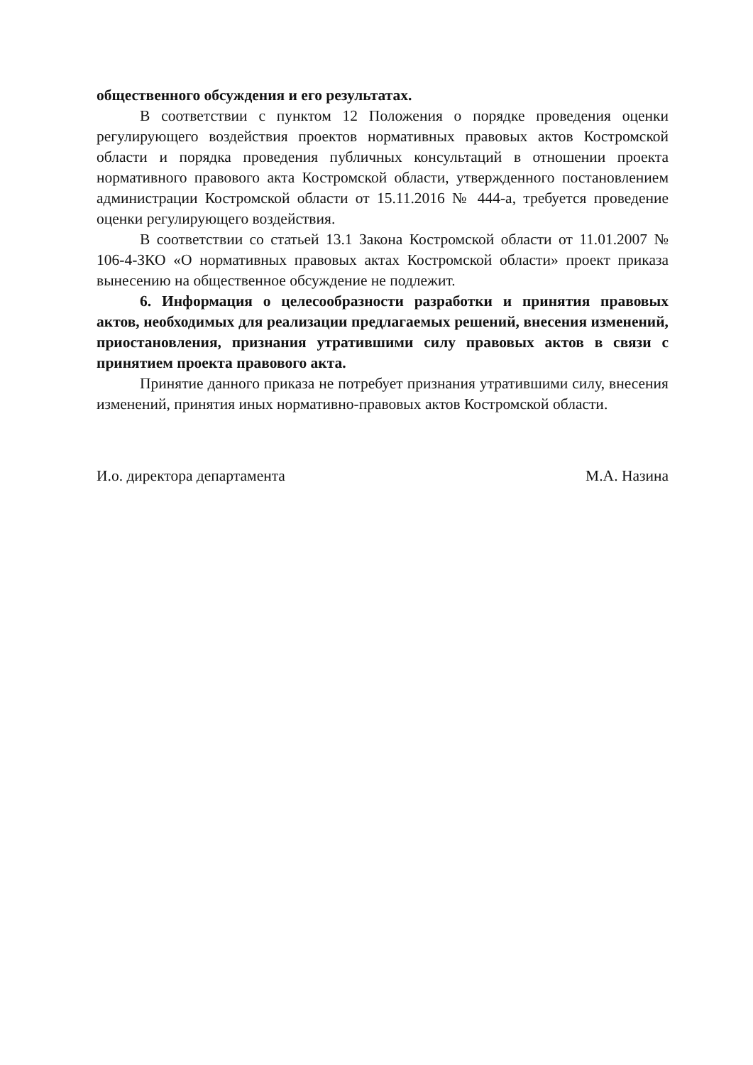общественного обсуждения и его результатах.
В соответствии с пунктом 12 Положения о порядке проведения оценки регулирующего воздействия проектов нормативных правовых актов Костромской области и порядка проведения публичных консультаций в отношении проекта нормативного правового акта Костромской области, утвержденного постановлением администрации Костромской области от 15.11.2016 № 444-а, требуется проведение оценки регулирующего воздействия.
В соответствии со статьей 13.1 Закона Костромской области от 11.01.2007 № 106-4-ЗКО «О нормативных правовых актах Костромской области» проект приказа вынесению на общественное обсуждение не подлежит.
6. Информация о целесообразности разработки и принятия правовых актов, необходимых для реализации предлагаемых решений, внесения изменений, приостановления, признания утратившими силу правовых актов в связи с принятием проекта правового акта.
Принятие данного приказа не потребует признания утратившими силу, внесения изменений, принятия иных нормативно-правовых актов Костромской области.
И.о. директора департамента М.А. Назина